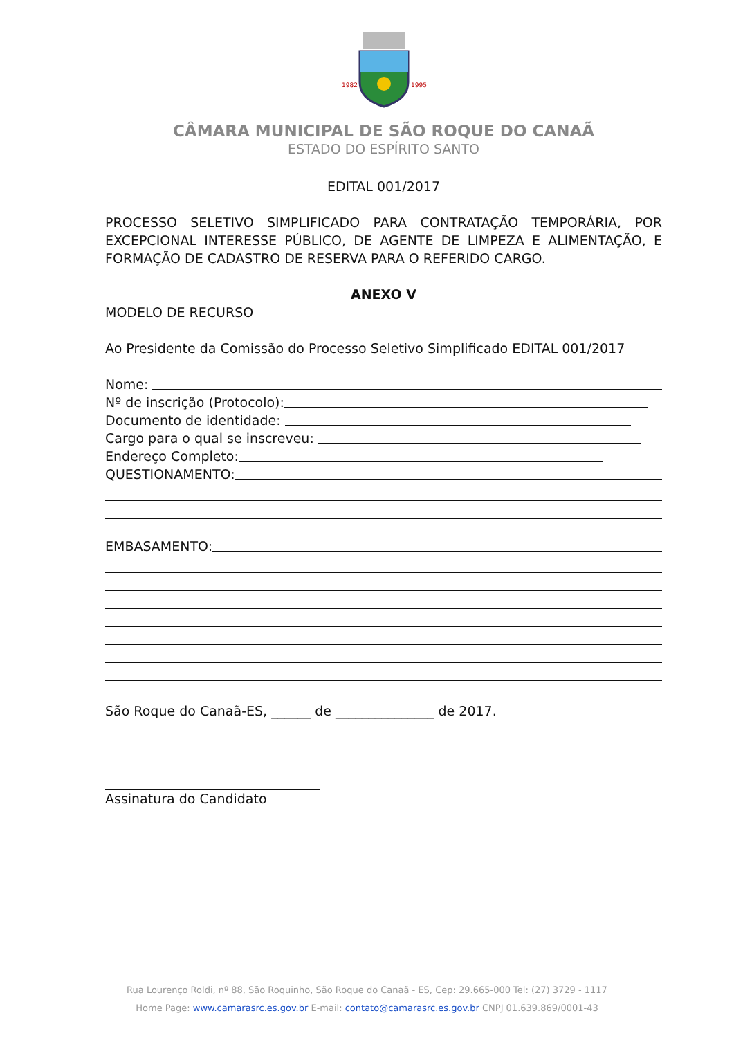1982
1995
CÂMARA MUNICIPAL DE SÃO ROQUE DO CANAÃ
ESTADO DO ESPÍRITO SANTO
EDITAL 001/2017
PROCESSO SELETIVO SIMPLIFICADO PARA CONTRATAÇÃO TEMPORÁRIA, POR EXCEPCIONAL INTERESSE PÚBLICO, DE AGENTE DE LIMPEZA E ALIMENTAÇÃO, E FORMAÇÃO DE CADASTRO DE RESERVA PARA O REFERIDO CARGO.
ANEXO V
MODELO DE RECURSO
Ao Presidente da Comissão do Processo Seletivo Simplificado EDITAL 001/2017
Nome:
Nº de inscrição (Protocolo):
Documento de identidade:
Cargo para o qual se inscreveu:
Endereço Completo:
QUESTIONAMENTO:
EMBASAMENTO:
São Roque do Canaã-ES, ______ de _______________ de 2017.
Assinatura do Candidato
Rua Lourenço Roldi, nº 88, São Roquinho, São Roque do Canaã - ES, Cep: 29.665-000 Tel: (27) 3729 - 1117
Home Page: www.camarasrc.es.gov.br E-mail: contato@camarasrc.es.gov.br CNPJ 01.639.869/0001-43